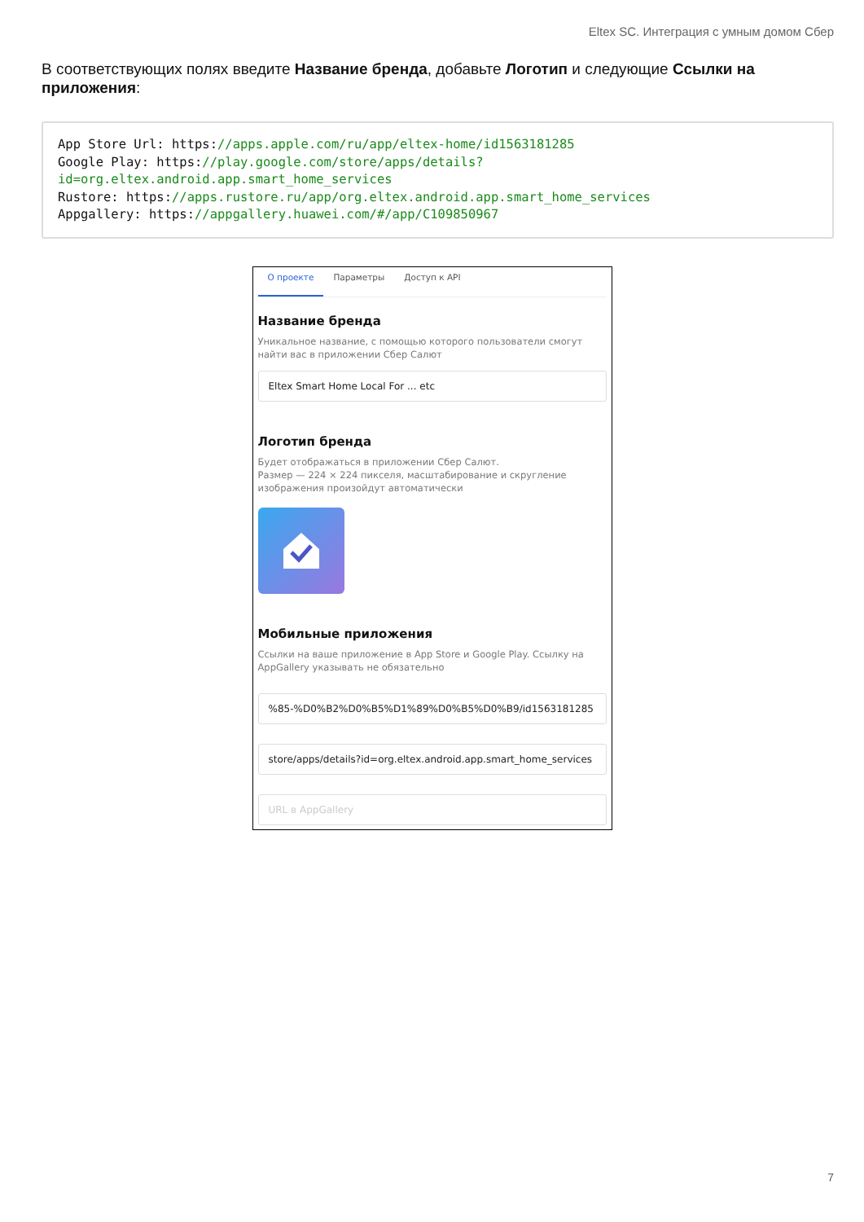Eltex SC. Интеграция с умным домом Сбер
В соответствующих полях введите Название бренда, добавьте Логотип и следующие Ссылки на приложения:
App Store Url: https://apps.apple.com/ru/app/eltex-home/id1563181285 Google Play: https://play.google.com/store/apps/details?id=org.eltex.android.app.smart_home_services Rustore: https://apps.rustore.ru/app/org.eltex.android.app.smart_home_services Appgallery: https://appgallery.huawei.com/#/app/C109850967
О проекте Параметры Доступ к API
Название бренда
Уникальное название, с помощью которого пользователи смогут найти вас в приложении Сбер Салют
Eltex Smart Home Local For ... etc
Логотип бренда
Будет отображаться в приложении Сбер Салют.
Размер — 224 × 224 пикселя, масштабирование и скругление изображения произойдут автоматически
Мобильные приложения
Ссылки на ваше приложение в App Store и Google Play. Ссылку на AppGallery указывать не обязательно
%85-%D0%B2%D0%B5%D1%89%D0%B5%D0%B9/id1563181285
store/apps/details?id=org.eltex.android.app.smart_home_services
URL в AppGallery
7